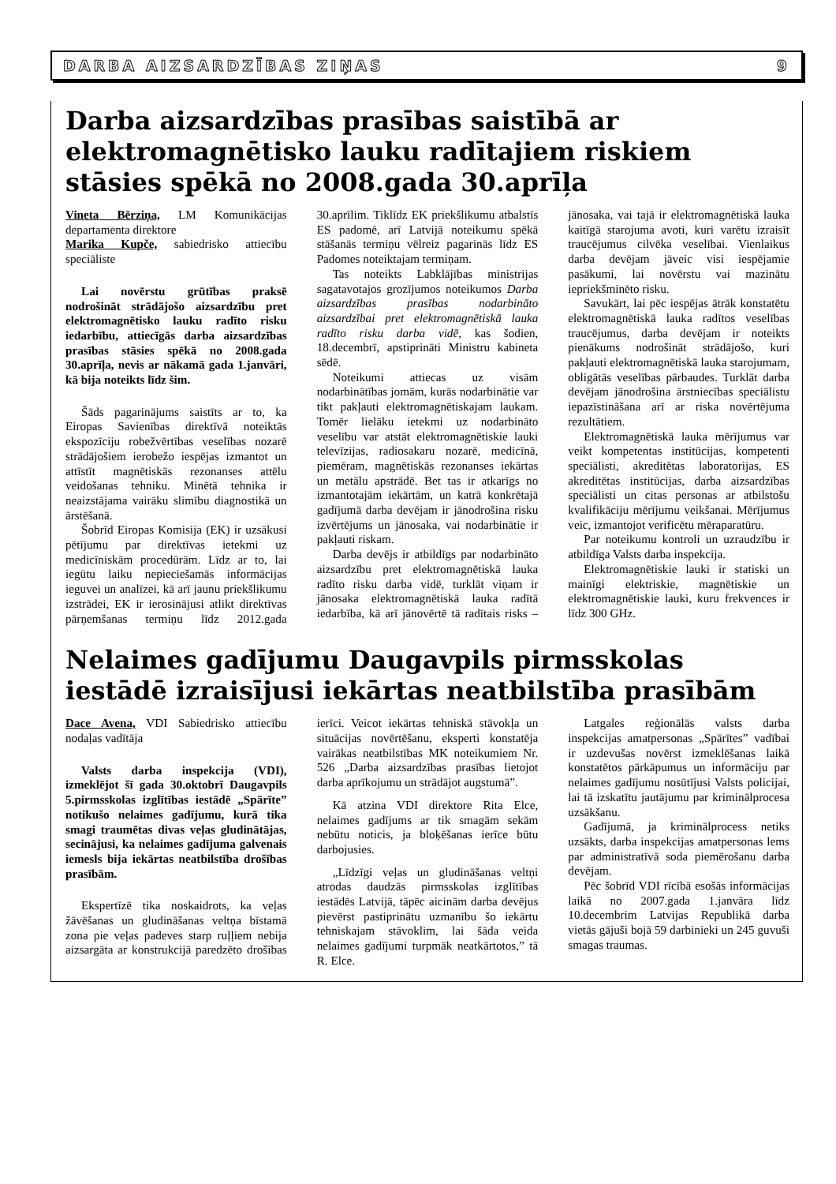DARBA AIZSARDZĪBAS ZIŅAS 9
Darba aizsardzības prasības saistībā ar elektromagnētisko lauku radītajiem riskiem stāsies spēkā no 2008.gada 30.aprīļa
Vineta Bērziņa, LM Komunikācijas departamenta direktore
Marika Kupče, sabiedrisko attiecību speciāliste
Lai novērstu grūtības praksē nodrošināt strādājošo aizsardzību pret elektromagnētisko lauku radīto risku iedarbību, attiecīgās darba aizsardzības prasības stāsies spēkā no 2008.gada 30.aprīļa, nevis ar nākamā gada 1.janvāri, kā bija noteikts līdz šim.
Šāds pagarinājums saistīts ar to, ka Eiropas Savienības direktīvā noteiktās ekspozīciju robežvērtības veselības nozarē strādājošiem ierobežo iespējas izmantot un attīstīt magnētiskās rezonanses attēlu veidošanas tehniku. Minētā tehnika ir neaizstājama vairāku slimību diagnostikā un ārstēšanā.
Šobrīd Eiropas Komisija (EK) ir uzsākusi pētījumu par direktīvas ietekmi uz medicīniskām procedūrām. Līdz ar to, lai iegūtu laiku nepieciešamās informācijas ieguvei un analīzei, kā arī jaunu priekšlikumu izstrādei, EK ir ierosinājusi atlikt direktīvas pārņemšanas termiņu līdz 2012.gada 30.aprīlim. Tiklīdz EK priekšlikumu atbalstīs ES padomē, arī Latvijā noteikumu spēkā stāšanās termiņu vēlreiz pagarinās līdz ES Padomes noteiktajam termiņam.
Tas noteikts Labklājības ministrijas sagatavotajos grozījumos noteikumos Darba aizsardzības prasības nodarbināto aizsardzībai pret elektromagnētiskā lauka radīto risku darba vidē, kas šodien, 18.decembrī, apstiprināti Ministru kabineta sēdē.
Noteikumi attiecas uz visām nodarbinātības jomām, kurās nodarbinātie var tikt pakļauti elektromagnētiskajam laukam. Tomēr lielāku ietekmi uz nodarbināto veselību var atstāt elektromagnētiskie lauki televīzijas, radiosakaru nozarē, medicīnā, piemēram, magnētiskās rezonanses iekārtas un metālu apstrādē. Bet tas ir atkarīgs no izmantotajām iekārtām, un katrā konkrētajā gadījumā darba devējam ir jānodrošina risku izvērtējums un jānosaka, vai nodarbinātie ir pakļauti riskam.
Darba devējs ir atbildīgs par nodarbināto aizsardzību pret elektromagnētiskā lauka radīto risku darba vidē, turklāt viņam ir jānosaka elektromagnētiskā lauka radītā iedarbība, kā arī jānovērtē tā radītais risks – jānosaka, vai tajā ir elektromagnētiskā lauka kaitīgā starojuma avoti, kuri varētu izraisīt traucējumus cilvēka veselībai. Vienlaikus darba devējam jāveic visi iespējamie pasākumi, lai novērstu vai mazinātu iepriekšminēto risku.
Savukārt, lai pēc iespējas ātrāk konstatētu elektromagnētiskā lauka radītos veselības traucējumus, darba devējam ir noteikts pienākums nodrošināt strādājošo, kuri pakļauti elektromagnētiskā lauka starojumam, obligātās veselības pārbaudes. Turklāt darba devējam jānodrošina ārstniecības speciālistu iepazīstināšana arī ar riska novērtējuma rezultātiem.
Elektromagnētiskā lauka mērījumus var veikt kompetentas institūcijas, kompetenti speciālisti, akreditētas laboratorijas, ES akreditētas institūcijas, darba aizsardzības speciālisti un citas personas ar atbilstošu kvalifikāciju mērījumu veikšanai. Mērījumus veic, izmantojot verificētu mēraparatūru.
Par noteikumu kontroli un uzraudzību ir atbildīga Valsts darba inspekcija.
Elektromagnētiskie lauki ir statiski un mainīgi elektriskie, magnētiskie un elektromagnētiskie lauki, kuru frekvences ir līdz 300 GHz.
Nelaimes gadījumu Daugavpils pirmsskolas iestādē izraisījusi iekārtas neatbilstība prasībām
Dace Avena, VDI Sabiedrisko attiecību nodaļas vadītāja
Valsts darba inspekcija (VDI), izmeklējot šī gada 30.oktobrī Daugavpils 5.pirmsskolas izglītības iestādē „Spārīte” notikušo nelaimes gadījumu, kurā tika smagi traumētas divas veļas gludinātājas, secinājusi, ka nelaimes gadījuma galvenais iemesls bija iekārtas neatbilstība drošības prasībām.
Ekspertīzē tika noskaidrots, ka veļas žāvēšanas un gludināšanas veltņa bīstamā zona pie veļas padeves starp ruļļiem nebija aizsargāta ar konstrukcijā paredzēto drošības ierīci. Veicot iekārtas tehniskā stāvokļa un situācijas novērtēšanu, eksperti konstatēja vairākas neatbilstības MK noteikumiem Nr. 526 „Darba aizsardzības prasības lietojot darba aprīkojumu un strādājot augstumā”.
Kā atzina VDI direktore Rita Elce, nelaimes gadījums ar tik smagām sekām nebūtu noticis, ja bloķēšanas ierīce būtu darbojusies.
„Līdzīgi veļas un gludināšanas veltņi atrodas daudzās pirmsskolas izglītības iestādēs Latvijā, tāpēc aicinām darba devējus pievērst pastiprinātu uzmanību šo iekārtu tehniskajam stāvoklim, lai šāda veida nelaimes gadījumi turpmāk neatkārtotos,” tā R. Elce.
Latgales reģionālās valsts darba inspekcijas amatpersonas „Spārītes” vadībai ir uzdevušas novērst izmeklēšanas laikā konstatētos pārkāpumus un informāciju par nelaimes gadījumu nosūtījusi Valsts policijai, lai tā izskatītu jautājumu par kriminālprocesa uzsākšanu.
Gadījumā, ja kriminālprocess netiks uzsākts, darba inspekcijas amatpersonas lems par administratīvā soda piemērošanu darba devējam.
Pēc šobrīd VDI rīcībā esošās informācijas laikā no 2007.gada 1.janvāra līdz 10.decembrim Latvijas Republikā darba vietās gājuši bojā 59 darbinieki un 245 guvuši smagas traumas.